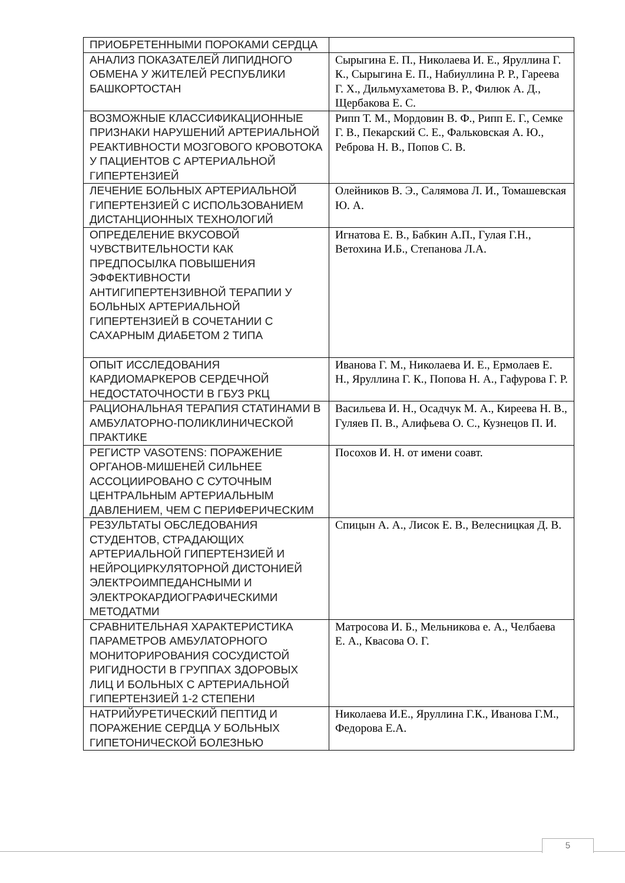| ПРИОБРЕТЕННЫМИ ПОРОКАМИ СЕРДЦА | |
| АНАЛИЗ ПОКАЗАТЕЛЕЙ ЛИПИДНОГО ОБМЕНА У ЖИТЕЛЕЙ РЕСПУБЛИКИ БАШКОРТОСТАН | Сырыгина Е. П., Николаева И. Е., Яруллина Г. К., Сырыгина Е. П., Набиуллина Р. Р., Гареева Г. Х., Дильмухаметова В. Р., Филюк А. Д., Щербакова Е. С. |
| ВОЗМОЖНЫЕ КЛАССИФИКАЦИОННЫЕ ПРИЗНАКИ НАРУШЕНИЙ АРТЕРИАЛЬНОЙ РЕАКТИВНОСТИ МОЗГОВОГО КРОВОТОКА У ПАЦИЕНТОВ С АРТЕРИАЛЬНОЙ ГИПЕРТЕНЗИЕЙ | Рипп Т. М., Мордовин В. Ф., Рипп Е. Г., Семке Г. В., Пекарский С. Е., Фальковская А. Ю., Реброва Н. В., Попов С. В. |
| ЛЕЧЕНИЕ БОЛЬНЫХ АРТЕРИАЛЬНОЙ ГИПЕРТЕНЗИЕЙ С ИСПОЛЬЗОВАНИЕМ ДИСТАНЦИОННЫХ ТЕХНОЛОГИЙ | Олейников В. Э., Салямова Л. И., Томашевская Ю. А. |
| ОПРЕДЕЛЕНИЕ ВКУСОВОЙ ЧУВСТВИТЕЛЬНОСТИ КАК ПРЕДПОСЫЛКА ПОВЫШЕНИЯ ЭФФЕКТИВНОСТИ АНТИГИПЕРТЕНЗИВНОЙ ТЕРАПИИ У БОЛЬНЫХ АРТЕРИАЛЬНОЙ ГИПЕРТЕНЗИЕЙ В СОЧЕТАНИИ С САХАРНЫМ ДИАБЕТОМ 2 ТИПА | Игнатова Е. В., Бабкин А.П., Гулая Г.Н., Ветохина И.Б., Степанова Л.А. |
| ОПЫТ ИССЛЕДОВАНИЯ КАРДИОМАРКЕРОВ СЕРДЕЧНОЙ НЕДОСТАТОЧНОСТИ В ГБУЗ РКЦ | Иванова Г. М., Николаева И. Е., Ермолаев Е. Н., Яруллина Г. К., Попова Н. А., Гафурова Г. Р. |
| РАЦИОНАЛЬНАЯ ТЕРАПИЯ СТАТИНАМИ В АМБУЛАТОРНО-ПОЛИКЛИНИЧЕСКОЙ ПРАКТИКЕ | Васильева И. Н., Осадчук М. А., Киреева Н. В., Гуляев П. В., Алифьева О. С., Кузнецов П. И. |
| РЕГИСТР VASOTENS: ПОРАЖЕНИЕ ОРГАНОВ-МИШЕНЕЙ СИЛЬНЕЕ АССОЦИИРОВАНО С СУТОЧНЫМ ЦЕНТРАЛЬНЫМ АРТЕРИАЛЬНЫМ ДАВЛЕНИЕМ, ЧЕМ С ПЕРИФЕРИЧЕСКИМ | Посохов И. Н. от имени соавт. |
| РЕЗУЛЬТАТЫ ОБСЛЕДОВАНИЯ СТУДЕНТОВ, СТРАДАЮЩИХ АРТЕРИАЛЬНОЙ ГИПЕРТЕНЗИЕЙ И НЕЙРОЦИРКУЛЯТОРНОЙ ДИСТОНИЕЙ ЭЛЕКТРОИМПЕДАНСНЫМИ И ЭЛЕКТРОКАРДИОГРАФИЧЕСКИМИ МЕТОДАТМИ | Спицын А. А., Лисок Е. В., Велесницкая Д. В. |
| СРАВНИТЕЛЬНАЯ ХАРАКТЕРИСТИКА ПАРАМЕТРОВ АМБУЛАТОРНОГО МОНИТОРИРОВАНИЯ СОСУДИСТОЙ РИГИДНОСТИ В ГРУППАХ ЗДОРОВЫХ ЛИЦ И БОЛЬНЫХ С АРТЕРИАЛЬНОЙ ГИПЕРТЕНЗИЕЙ 1-2 СТЕПЕНИ | Матросова И. Б., Мельникова е. А., Челбаева Е. А., Квасова О. Г. |
| НАТРИЙУРЕТИЧЕСКИЙ ПЕПТИД И ПОРАЖЕНИЕ СЕРДЦА У БОЛЬНЫХ ГИПЕТОНИЧЕСКОЙ БОЛЕЗНЬЮ | Николаева И.Е., Яруллина Г.К., Иванова Г.М., Федорова Е.А. |
5